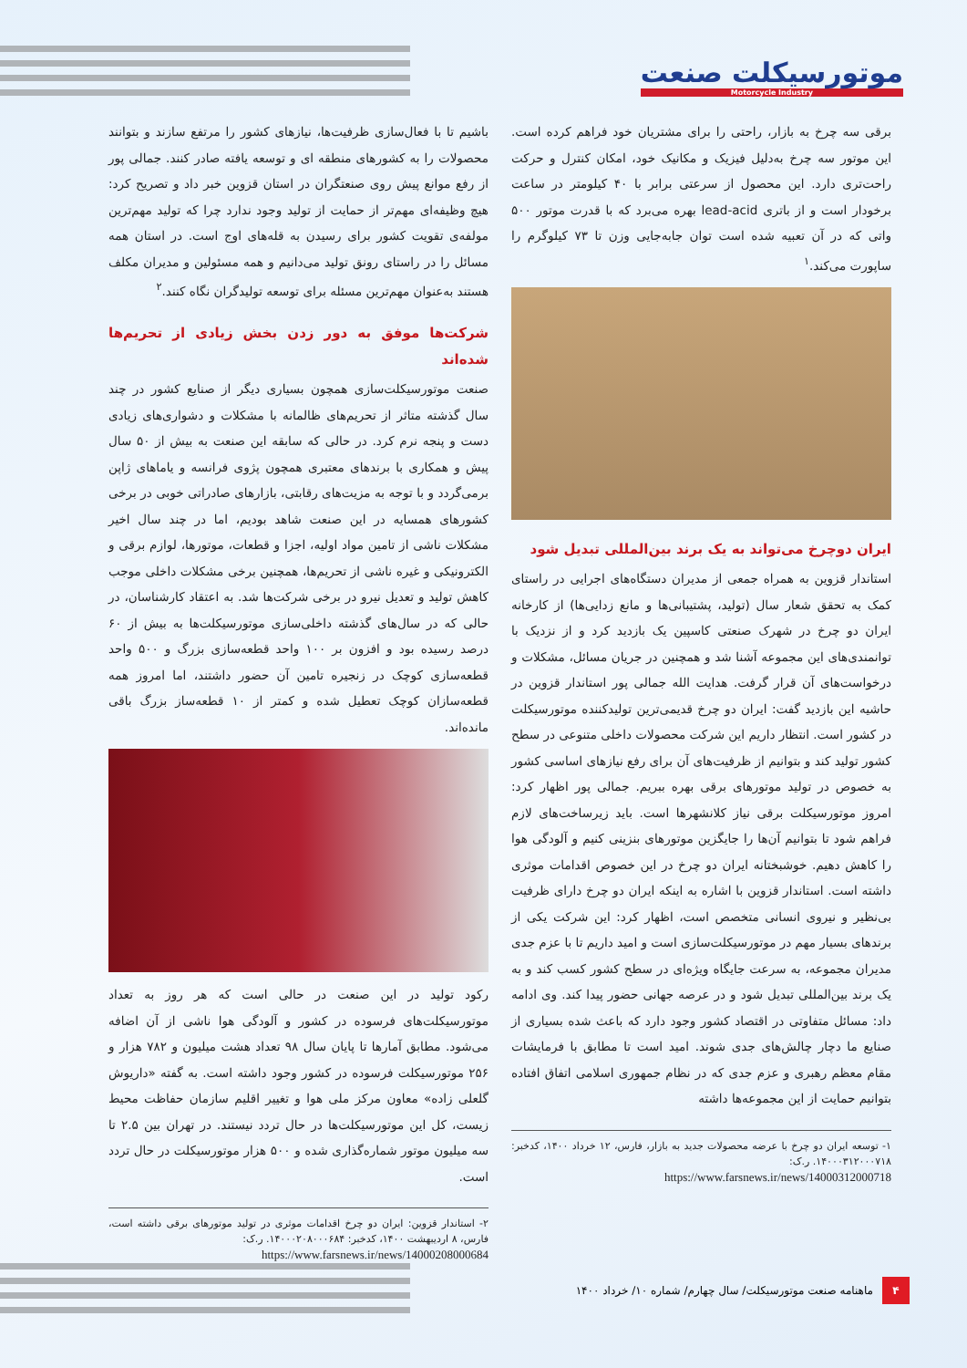موتورسیکلت صنعت
Motorcycle Industry
برقی سه چرخ به بازار، راحتی را برای مشتریان خود فراهم کرده است. این موتور سه چرخ به‌دلیل فیزیک و مکانیک خود، امکان کنترل و حرکت راحت‌تری دارد. این محصول از سرعتی برابر با ۴۰ کیلومتر در ساعت برخودار است و از باتری lead-acid بهره می‌برد که با قدرت موتور ۵۰۰ واتی که در آن تعبیه شده است توان جابه‌جایی وزن تا ۷۳ کیلوگرم را ساپورت می‌کند.<sup>۱</sup>
ایران دوچرخ می‌تواند به یک برند بین‌المللی تبدیل شود
استاندار قزوین به همراه جمعی از مدیران دستگاه‌های اجرایی در راستای کمک به تحقق شعار سال (تولید، پشتیبانی‌ها و مانع زدایی‌ها) از کارخانه ایران دو چرخ در شهرک صنعتی کاسپین یک بازدید کرد و از نزدیک با توانمندی‌های این مجموعه آشنا شد و همچنین در جریان مسائل، مشکلات و درخواست‌های آن قرار گرفت. هدایت الله جمالی پور استاندار قزوین در حاشیه این بازدید گفت: ایران دو چرخ قدیمی‌ترین تولیدکننده موتورسیکلت در کشور است. انتظار داریم این شرکت محصولات داخلی متنوعی در سطح کشور تولید کند و بتوانیم از ظرفیت‌های آن برای رفع نیازهای اساسی کشور به خصوص در تولید موتورهای برقی بهره ببریم. جمالی پور اظهار کرد: امروز موتورسیکلت برقی نیاز کلانشهرها است. باید زیرساخت‌های لازم فراهم شود تا بتوانیم آن‌ها را جایگزین موتورهای بنزینی کنیم و آلودگی هوا را کاهش دهیم. خوشبختانه ایران دو چرخ در این خصوص اقدامات موثری داشته است. استاندار قزوین با اشاره به اینکه ایران دو چرخ دارای ظرفیت بی‌نظیر و نیروی انسانی متخصص است، اظهار کرد: این شرکت یکی از برندهای بسیار مهم در موتورسیکلت‌سازی است و امید داریم تا با عزم جدی مدیران مجموعه، به سرعت جایگاه ویژه‌ای در سطح کشور کسب کند و به یک برند بین‌المللی تبدیل شود و در عرصه جهانی حضور پیدا کند. وی ادامه داد: مسائل متفاوتی در اقتصاد کشور وجود دارد که باعث شده بسیاری از صنایع ما دچار چالش‌های جدی شوند. امید است تا مطابق با فرمایشات مقام معظم رهبری و عزم جدی که در نظام جمهوری اسلامی اتفاق افتاده بتوانیم حمایت از این مجموعه‌ها داشته
۱- توسعه ایران دو چرخ با عرضه محصولات جدید به بازار، فارس، ۱۲ خرداد ۱۴۰۰، کدخبر: ۱۴۰۰۰۳۱۲۰۰۰۷۱۸. ر.ک:
https://www.farsnews.ir/news/14000312000718
باشیم تا با فعال‌سازی ظرفیت‌ها، نیازهای کشور را مرتفع سازند و بتوانند محصولات را به کشورهای منطقه ای و توسعه یافته صادر کنند. جمالی پور از رفع موانع پیش روی صنعتگران در استان قزوین خبر داد و تصریح کرد: هیچ وظیفه‌ای مهم‌تر از حمایت از تولید وجود ندارد چرا که تولید مهم‌ترین مولفه‌ی تقویت کشور برای رسیدن به قله‌های اوج است. در استان همه مسائل را در راستای رونق تولید می‌دانیم و همه مسئولین و مدیران مکلف هستند به‌عنوان مهم‌ترین مسئله برای توسعه تولیدگران نگاه کنند.<sup>۲</sup>
شرکت‌ها موفق به دور زدن بخش زیادی از تحریم‌ها شده‌اند
صنعت موتورسیکلت‌سازی همچون بسیاری دیگر از صنایع کشور در چند سال گذشته متاثر از تحریم‌های ظالمانه با مشکلات و دشواری‌های زیادی دست و پنجه نرم کرد. در حالی که سابقه این صنعت به بیش از ۵۰ سال پیش و همکاری با برندهای معتبری همچون پژوی فرانسه و یاماهای ژاپن برمی‌گردد و با توجه به مزیت‌های رقابتی، بازارهای صادراتی خوبی در برخی کشورهای همسایه در این صنعت شاهد بودیم، اما در چند سال اخیر مشکلات ناشی از تامین مواد اولیه، اجزا و قطعات، موتورها، لوازم برقی و الکترونیکی و غیره ناشی از تحریم‌ها، همچنین برخی مشکلات داخلی موجب کاهش تولید و تعدیل نیرو در برخی شرکت‌ها شد. به اعتقاد کارشناسان، در حالی که در سال‌های گذشته داخلی‌سازی موتورسیکلت‌ها به بیش از ۶۰ درصد رسیده بود و افزون بر ۱۰۰ واحد قطعه‌سازی بزرگ و ۵۰۰ واحد قطعه‌سازی کوچک در زنجیره تامین آن حضور داشتند، اما امروز همه قطعه‌سازان کوچک تعطیل شده و کمتر از ۱۰ قطعه‌ساز بزرگ باقی مانده‌اند.
رکود تولید در این صنعت در حالی است که هر روز به تعداد موتورسیکلت‌های فرسوده در کشور و آلودگی هوا ناشی از آن اضافه می‌شود. مطابق آمارها تا پایان سال ۹۸ تعداد هشت میلیون و ۷۸۲ هزار و ۲۵۶ موتورسیکلت فرسوده در کشور وجود داشته است. به گفته «داریوش گلعلی زاده» معاون مرکز ملی هوا و تغییر اقلیم سازمان حفاظت محیط زیست، کل این موتورسیکلت‌ها در حال تردد نیستند. در تهران بین ۲.۵ تا سه میلیون موتور شماره‌گذاری شده و ۵۰۰ هزار موتورسیکلت در حال تردد است.
۲- استاندار قزوین: ایران دو چرخ اقدامات موثری در تولید موتورهای برقی داشته است، فارس، ۸ اردیبهشت ۱۴۰۰، کدخبر: ۱۴۰۰۰۲۰۸۰۰۰۶۸۴. ر.ک:
https://www.farsnews.ir/news/14000208000684
۴
ماهنامه صنعت موتورسیکلت/ سال چهارم/ شماره ۱۰/ خرداد ۱۴۰۰